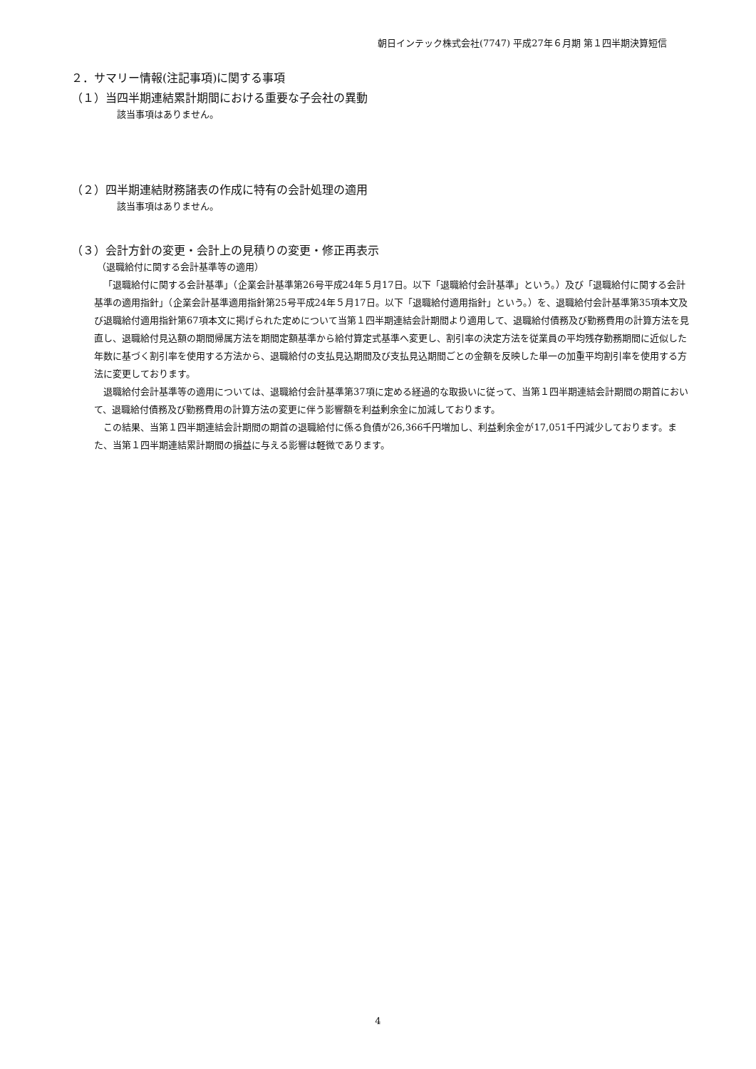朝日インテック株式会社(7747) 平成27年６月期 第１四半期決算短信
２．サマリー情報(注記事項)に関する事項
（１）当四半期連結累計期間における重要な子会社の異動
該当事項はありません。
（２）四半期連結財務諸表の作成に特有の会計処理の適用
該当事項はありません。
（３）会計方針の変更・会計上の見積りの変更・修正再表示
（退職給付に関する会計基準等の適用）
「退職給付に関する会計基準」（企業会計基準第26号平成24年５月17日。以下「退職給付会計基準」という。）及び「退職給付に関する会計基準の適用指針」（企業会計基準適用指針第25号平成24年５月17日。以下「退職給付適用指針」という。）を、退職給付会計基準第35項本文及び退職給付適用指針第67項本文に掲げられた定めについて当第１四半期連結会計期間より適用して、退職給付債務及び勤務費用の計算方法を見直し、退職給付見込額の期間帰属方法を期間定額基準から給付算定式基準へ変更し、割引率の決定方法を従業員の平均残存勤務期間に近似した年数に基づく割引率を使用する方法から、退職給付の支払見込期間及び支払見込期間ごとの金額を反映した単一の加重平均割引率を使用する方法に変更しております。
退職給付会計基準等の適用については、退職給付会計基準第37項に定める経過的な取扱いに従って、当第１四半期連結会計期間の期首において、退職給付債務及び勤務費用の計算方法の変更に伴う影響額を利益剰余金に加減しております。
この結果、当第１四半期連結会計期間の期首の退職給付に係る負債が26,366千円増加し、利益剰余金が17,051千円減少しております。また、当第１四半期連結累計期間の損益に与える影響は軽微であります。
4